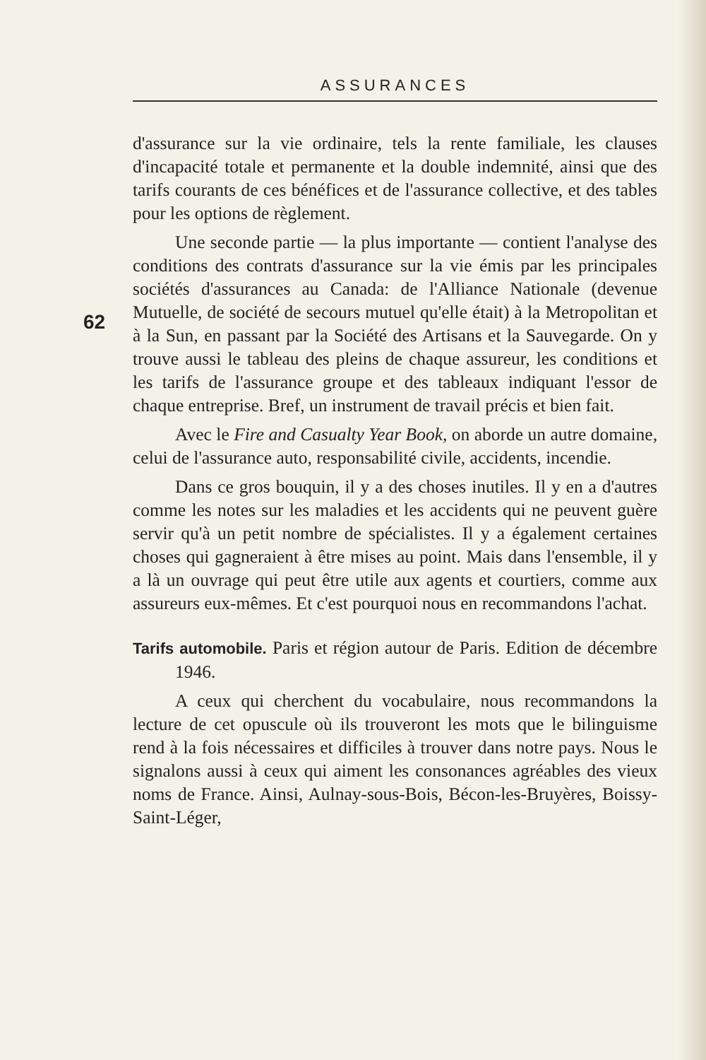ASSURANCES
62
d'assurance sur la vie ordinaire, tels la rente familiale, les clauses d'incapacité totale et permanente et la double indemnité, ainsi que des tarifs courants de ces bénéfices et de l'assurance collective, et des tables pour les options de règlement.
Une seconde partie — la plus importante — contient l'analyse des conditions des contrats d'assurance sur la vie émis par les principales sociétés d'assurances au Canada: de l'Alliance Nationale (devenue Mutuelle, de société de secours mutuel qu'elle était) à la Metropolitan et à la Sun, en passant par la Société des Artisans et la Sauvegarde. On y trouve aussi le tableau des pleins de chaque assureur, les conditions et les tarifs de l'assurance groupe et des tableaux indiquant l'essor de chaque entreprise. Bref, un instrument de travail précis et bien fait.
Avec le Fire and Casualty Year Book, on aborde un autre domaine, celui de l'assurance auto, responsabilité civile, accidents, incendie.
Dans ce gros bouquin, il y a des choses inutiles. Il y en a d'autres comme les notes sur les maladies et les accidents qui ne peuvent guère servir qu'à un petit nombre de spécialistes. Il y a également certaines choses qui gagneraient à être mises au point. Mais dans l'ensemble, il y a là un ouvrage qui peut être utile aux agents et courtiers, comme aux assureurs eux-mêmes. Et c'est pourquoi nous en recommandons l'achat.
Tarifs automobile. Paris et région autour de Paris. Edition de décembre 1946.
A ceux qui cherchent du vocabulaire, nous recommandons la lecture de cet opuscule où ils trouveront les mots que le bilinguisme rend à la fois nécessaires et difficiles à trouver dans notre pays. Nous le signalons aussi à ceux qui aiment les consonances agréables des vieux noms de France. Ainsi, Aulnay-sous-Bois, Bécon-les-Bruyères, Boissy-Saint-Léger,